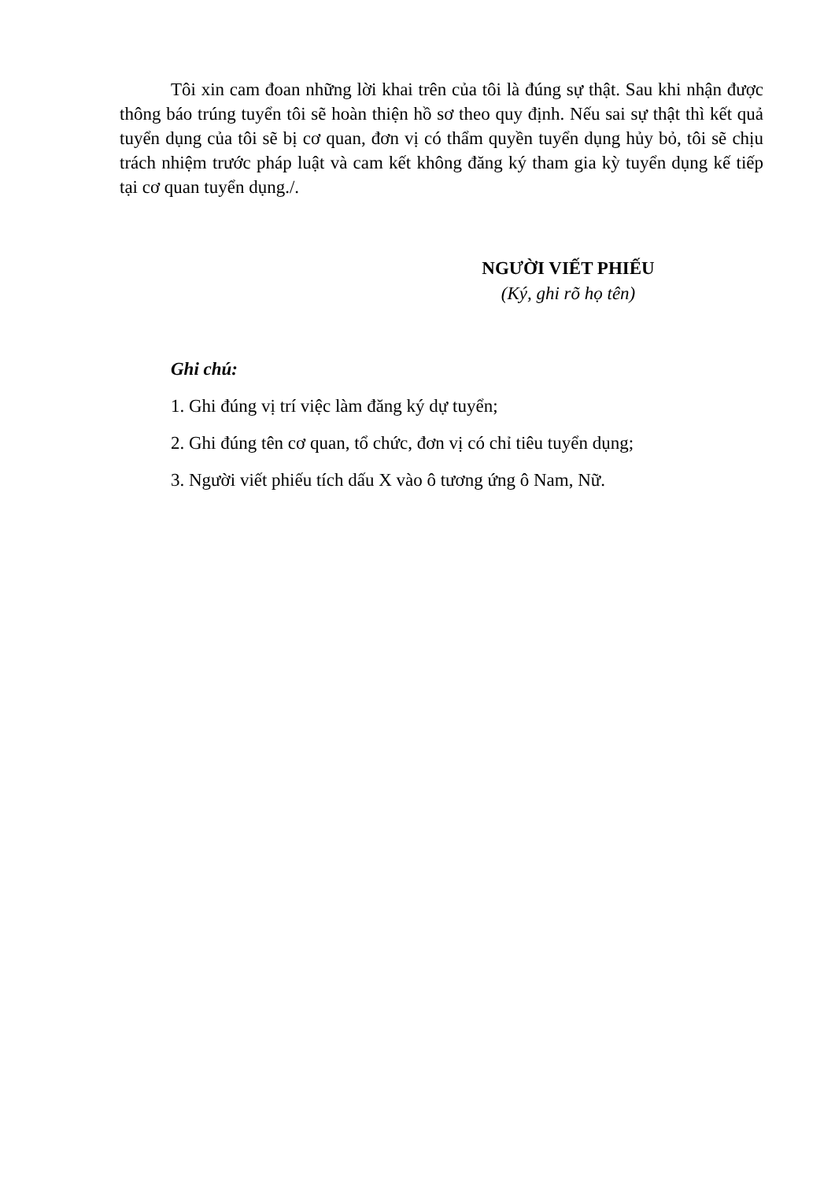Tôi xin cam đoan những lời khai trên của tôi là đúng sự thật. Sau khi nhận được thông báo trúng tuyển tôi sẽ hoàn thiện hồ sơ theo quy định. Nếu sai sự thật thì kết quả tuyển dụng của tôi sẽ bị cơ quan, đơn vị có thẩm quyền tuyển dụng hủy bỏ, tôi sẽ chịu trách nhiệm trước pháp luật và cam kết không đăng ký tham gia kỳ tuyển dụng kế tiếp tại cơ quan tuyển dụng./.
NGƯỜI VIẾT PHIẾU
(Ký, ghi rõ họ tên)
Ghi chú:
1. Ghi đúng vị trí việc làm đăng ký dự tuyển;
2. Ghi đúng tên cơ quan, tổ chức, đơn vị có chỉ tiêu tuyển dụng;
3. Người viết phiếu tích dấu X vào ô tương ứng ô Nam, Nữ.